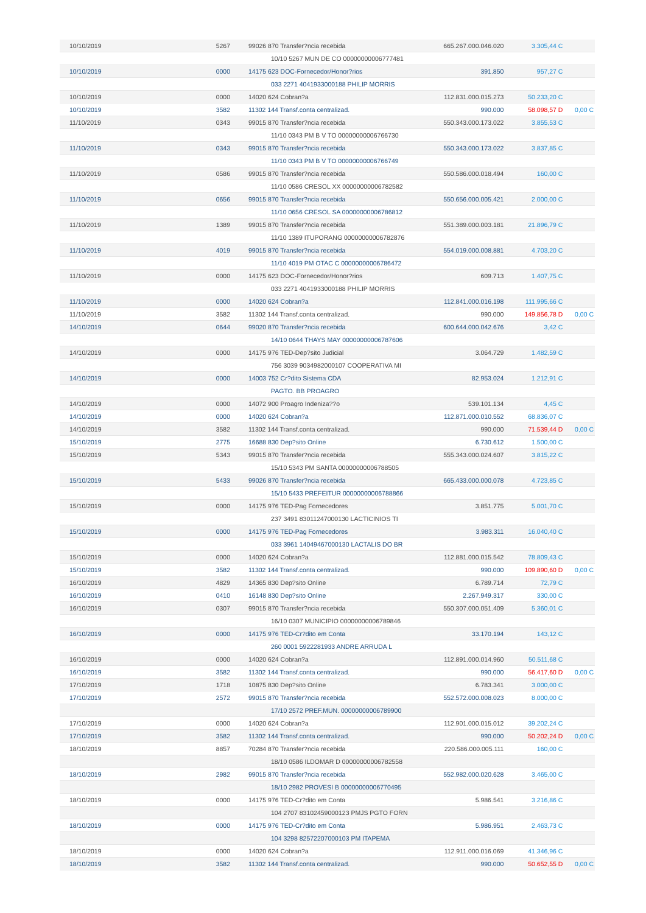| 10/10/2019 | 5267 | 99026 870 Transfer?ncia recebida | 665.267.000.046.020 | 3.305,44 C | |
| 10/10 5267 MUN DE CO 00000000006777481 | | | | | |
| 10/10/2019 | 0000 | 14175 623 DOC-Fornecedor/Honor?rios | 391.850 | 957,27 C | |
| 033 2271 4041933000188 PHILIP MORRIS | | | | | |
| 10/10/2019 | 0000 | 14020 624 Cobran?a | 112.831.000.015.273 | 50.233,20 C | |
| 10/10/2019 | 3582 | 11302 144 Transf.conta centralizad. | 990.000 | 58.098,57 D | 0,00 C |
| 11/10/2019 | 0343 | 99015 870 Transfer?ncia recebida | 550.343.000.173.022 | 3.855,53 C | |
| 11/10 0343 PM B V TO 00000000006766730 | | | | | |
| 11/10/2019 | 0343 | 99015 870 Transfer?ncia recebida | 550.343.000.173.022 | 3.837,85 C | |
| 11/10 0343 PM B V TO 00000000006766749 | | | | | |
| 11/10/2019 | 0586 | 99015 870 Transfer?ncia recebida | 550.586.000.018.494 | 160,00 C | |
| 11/10 0586 CRESOL XX 00000000006782582 | | | | | |
| 11/10/2019 | 0656 | 99015 870 Transfer?ncia recebida | 550.656.000.005.421 | 2.000,00 C | |
| 11/10 0656 CRESOL SA 00000000006786812 | | | | | |
| 11/10/2019 | 1389 | 99015 870 Transfer?ncia recebida | 551.389.000.003.181 | 21.896,79 C | |
| 11/10 1389 ITUPORANG 00000000006782876 | | | | | |
| 11/10/2019 | 4019 | 99015 870 Transfer?ncia recebida | 554.019.000.008.881 | 4.703,20 C | |
| 11/10 4019 PM OTAC C 00000000006786472 | | | | | |
| 11/10/2019 | 0000 | 14175 623 DOC-Fornecedor/Honor?rios | 609.713 | 1.407,75 C | |
| 033 2271 4041933000188 PHILIP MORRIS | | | | | |
| 11/10/2019 | 0000 | 14020 624 Cobran?a | 112.841.000.016.198 | 111.995,66 C | |
| 11/10/2019 | 3582 | 11302 144 Transf.conta centralizad. | 990.000 | 149.856,78 D | 0,00 C |
| 14/10/2019 | 0644 | 99020 870 Transfer?ncia recebida | 600.644.000.042.676 | 3,42 C | |
| 14/10 0644 THAYS MAY 00000000006787606 | | | | | |
| 14/10/2019 | 0000 | 14175 976 TED-Dep?sito Judicial | 3.064.729 | 1.482,59 C | |
| 756 3039 9034982000107 COOPERATIVA MI | | | | | |
| 14/10/2019 | 0000 | 14003 752 Cr?dito Sistema CDA | 82.953.024 | 1.212,91 C | |
| PAGTO. BB PROAGRO | | | | | |
| 14/10/2019 | 0000 | 14072 900 Proagro Indeniza??o | 539.101.134 | 4,45 C | |
| 14/10/2019 | 0000 | 14020 624 Cobran?a | 112.871.000.010.552 | 68.836,07 C | |
| 14/10/2019 | 3582 | 11302 144 Transf.conta centralizad. | 990.000 | 71.539,44 D | 0,00 C |
| 15/10/2019 | 2775 | 16688 830 Dep?sito Online | 6.730.612 | 1.500,00 C | |
| 15/10/2019 | 5343 | 99015 870 Transfer?ncia recebida | 555.343.000.024.607 | 3.815,22 C | |
| 15/10 5343 PM SANTA 00000000006788505 | | | | | |
| 15/10/2019 | 5433 | 99026 870 Transfer?ncia recebida | 665.433.000.000.078 | 4.723,85 C | |
| 15/10 5433 PREFEITUR 00000000006788866 | | | | | |
| 15/10/2019 | 0000 | 14175 976 TED-Pag Fornecedores | 3.851.775 | 5.001,70 C | |
| 237 3491 83011247000130 LACTICINIOS TI | | | | | |
| 15/10/2019 | 0000 | 14175 976 TED-Pag Fornecedores | 3.983.311 | 16.040,40 C | |
| 033 3961 14049467000130 LACTALIS DO BR | | | | | |
| 15/10/2019 | 0000 | 14020 624 Cobran?a | 112.881.000.015.542 | 78.809,43 C | |
| 15/10/2019 | 3582 | 11302 144 Transf.conta centralizad. | 990.000 | 109.890,60 D | 0,00 C |
| 16/10/2019 | 4829 | 14365 830 Dep?sito Online | 6.789.714 | 72,79 C | |
| 16/10/2019 | 0410 | 16148 830 Dep?sito Online | 2.267.949.317 | 330,00 C | |
| 16/10/2019 | 0307 | 99015 870 Transfer?ncia recebida | 550.307.000.051.409 | 5.360,01 C | |
| 16/10 0307 MUNICIPIO 00000000006789846 | | | | | |
| 16/10/2019 | 0000 | 14175 976 TED-Cr?dito em Conta | 33.170.194 | 143,12 C | |
| 260 0001 5922281933 ANDRE ARRUDA L | | | | | |
| 16/10/2019 | 0000 | 14020 624 Cobran?a | 112.891.000.014.960 | 50.511,68 C | |
| 16/10/2019 | 3582 | 11302 144 Transf.conta centralizad. | 990.000 | 56.417,60 D | 0,00 C |
| 17/10/2019 | 1718 | 10875 830 Dep?sito Online | 6.783.341 | 3.000,00 C | |
| 17/10/2019 | 2572 | 99015 870 Transfer?ncia recebida | 552.572.000.008.023 | 8.000,00 C | |
| 17/10 2572 PREF.MUN. 00000000006789900 | | | | | |
| 17/10/2019 | 0000 | 14020 624 Cobran?a | 112.901.000.015.012 | 39.202,24 C | |
| 17/10/2019 | 3582 | 11302 144 Transf.conta centralizad. | 990.000 | 50.202,24 D | 0,00 C |
| 18/10/2019 | 8857 | 70284 870 Transfer?ncia recebida | 220.586.000.005.111 | 160,00 C | |
| 18/10 0586 ILDOMAR D 00000000006782558 | | | | | |
| 18/10/2019 | 2982 | 99015 870 Transfer?ncia recebida | 552.982.000.020.628 | 3.465,00 C | |
| 18/10 2982 PROVESI B 00000000006770495 | | | | | |
| 18/10/2019 | 0000 | 14175 976 TED-Cr?dito em Conta | 5.986.541 | 3.216,86 C | |
| 104 2707 83102459000123 PMJS PGTO FORN | | | | | |
| 18/10/2019 | 0000 | 14175 976 TED-Cr?dito em Conta | 5.986.951 | 2.463,73 C | |
| 104 3298 82572207000103 PM ITAPEMA | | | | | |
| 18/10/2019 | 0000 | 14020 624 Cobran?a | 112.911.000.016.069 | 41.346,96 C | |
| 18/10/2019 | 3582 | 11302 144 Transf.conta centralizad. | 990.000 | 50.652,55 D | 0,00 C |